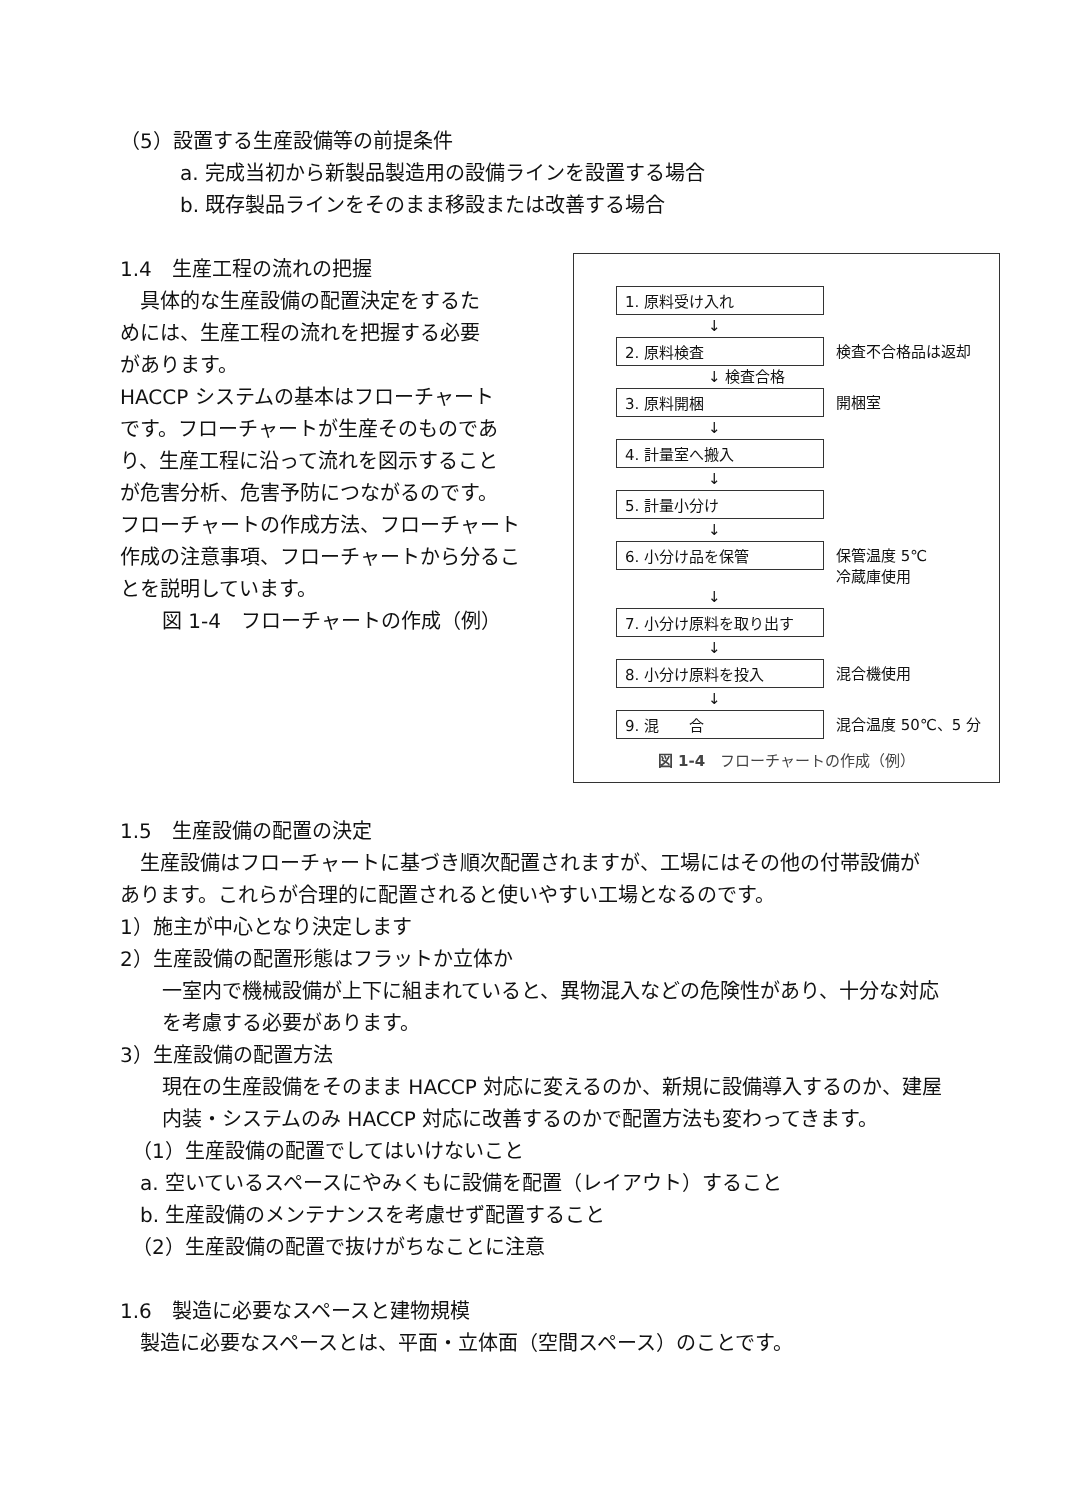（5）設置する生産設備等の前提条件
a. 完成当初から新製品製造用の設備ラインを設置する場合
b. 既存製品ラインをそのまま移設または改善する場合
1.4　生産工程の流れの把握
　具体的な生産設備の配置決定をするた
めには、生産工程の流れを把握する必要
があります。
HACCP システムの基本はフローチャート
です。フローチャートが生産そのものであ
り、生産工程に沿って流れを図示すること
が危害分析、危害予防につながるのです。
フローチャートの作成方法、フローチャート
作成の注意事項、フローチャートから分るこ
とを説明しています。
図 1-4　フローチャートの作成（例）
1. 原料受け入れ
↓
2. 原料検査 検査不合格品は返却
↓ 検査合格
3. 原料開梱 開梱室
↓
4. 計量室へ搬入
↓
5. 計量小分け
↓
6. 小分け品を保管 保管温度 5℃
冷蔵庫使用
↓
7. 小分け原料を取り出す
↓
8. 小分け原料を投入 混合機使用
↓
9. 混　　合 混合温度 50℃、5 分
図 1-4　フローチャートの作成（例）
1.5　生産設備の配置の決定
　生産設備はフローチャートに基づき順次配置されますが、工場にはその他の付帯設備が
あります。これらが合理的に配置されると使いやすい工場となるのです。
1）施主が中心となり決定します
2）生産設備の配置形態はフラットか立体か
一室内で機械設備が上下に組まれていると、異物混入などの危険性があり、十分な対応
を考慮する必要があります。
3）生産設備の配置方法
現在の生産設備をそのまま HACCP 対応に変えるのか、新規に設備導入するのか、建屋
内装・システムのみ HACCP 対応に改善するのかで配置方法も変わってきます。
（1）生産設備の配置でしてはいけないこと
a. 空いているスペースにやみくもに設備を配置（レイアウト）すること
b. 生産設備のメンテナンスを考慮せず配置すること
（2）生産設備の配置で抜けがちなことに注意
1.6　製造に必要なスペースと建物規模
　製造に必要なスペースとは、平面・立体面（空間スペース）のことです。